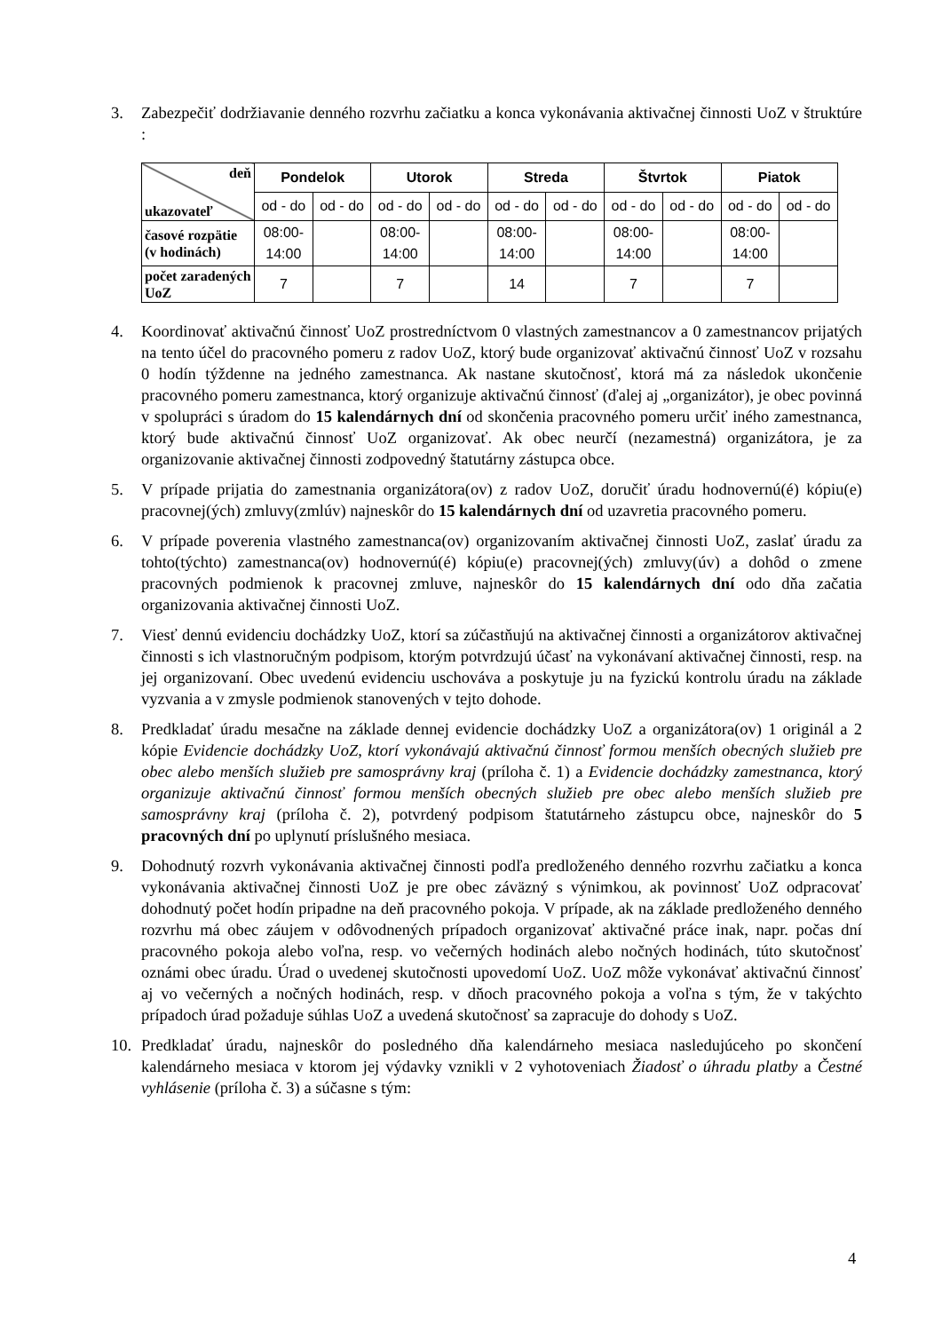3. Zabezpečiť dodržiavanie denného rozvrhu začiatku a konca vykonávania aktivačnej činnosti UoZ v štruktúre :
| deň ukazovateľ | Pondelok | | Utorok | | Streda | | Štvrtok | | Piatok | |
| | od - do | od - do | od - do | od - do | od - do | od - do | od - do | od - do | od - do | od - do |
| časové rozpätie (v hodinách) | 08:00- 14:00 | | 08:00- 14:00 | | 08:00- 14:00 | | 08:00- 14:00 | | 08:00- 14:00 | |
| počet zaradených UoZ | 7 | | 7 | | 14 | | 7 | | 7 | |
4. Koordinovať aktivačnú činnosť UoZ prostredníctvom 0 vlastných zamestnancov a 0 zamestnancov prijatých na tento účel do pracovného pomeru z radov UoZ, ktorý bude organizovať aktivačnú činnosť UoZ v rozsahu 0 hodín týždenne na jedného zamestnanca. Ak nastane skutočnosť, ktorá má za následok ukončenie pracovného pomeru zamestnanca, ktorý organizuje aktivačnú činnosť (ďalej aj „organizátor), je obec povinná v spolupráci s úradom do 15 kalendárnych dní od skončenia pracovného pomeru určiť iného zamestnanca, ktorý bude aktivačnú činnosť UoZ organizovať. Ak obec neurčí (nezamestná) organizátora, je za organizovanie aktivačnej činnosti zodpovedný štatutárny zástupca obce.
5. V prípade prijatia do zamestnania organizátora(ov) z radov UoZ, doručiť úradu hodnovernú(é) kópiu(e) pracovnej(ých) zmluvy(zmlúv) najneskôr do 15 kalendárnych dní od uzavretia pracovného pomeru.
6. V prípade poverenia vlastného zamestnanca(ov) organizovaním aktivačnej činnosti UoZ, zaslať úradu za tohto(týchto) zamestnanca(ov) hodnovernú(é) kópiu(e) pracovnej(ých) zmluvy(úv) a dohôd o zmene pracovných podmienok k pracovnej zmluve, najneskôr do 15 kalendárnych dní odo dňa začatia organizovania aktivačnej činnosti UoZ.
7. Viesť dennú evidenciu dochádzky UoZ, ktorí sa zúčastňujú na aktivačnej činnosti a organizátorov aktivačnej činnosti s ich vlastnoručným podpisom, ktorým potvrdzujú účasť na vykonávaní aktivačnej činnosti, resp. na jej organizovaní. Obec uvedenú evidenciu uschováva a poskytuje ju na fyzickú kontrolu úradu na základe vyzvania a v zmysle podmienok stanovených v tejto dohode.
8. Predkladať úradu mesačne na základe dennej evidencie dochádzky UoZ a organizátora(ov) 1 originál a 2 kópie Evidencie dochádzky UoZ, ktorí vykonávajú aktivačnú činnosť formou menších obecných služieb pre obec alebo menších služieb pre samosprávny kraj (príloha č. 1) a Evidencie dochádzky zamestnanca, ktorý organizuje aktivačnú činnosť formou menších obecných služieb pre obec alebo menších služieb pre samosprávny kraj (príloha č. 2), potvrdený podpisom štatutárneho zástupcu obce, najneskôr do 5 pracovných dní po uplynutí príslušného mesiaca.
9. Dohodnutý rozvrh vykonávania aktivačnej činnosti podľa predloženého denného rozvrhu začiatku a konca vykonávania aktivačnej činnosti UoZ je pre obec záväzný s výnimkou, ak povinnosť UoZ odpracovať dohodnutý počet hodín pripadne na deň pracovného pokoja. V prípade, ak na základe predloženého denného rozvrhu má obec záujem v odôvodnených prípadoch organizovať aktivačné práce inak, napr. počas dní pracovného pokoja alebo voľna, resp. vo večerných hodinách alebo nočných hodinách, túto skutočnosť oznámi obec úradu. Úrad o uvedenej skutočnosti upovedomí UoZ. UoZ môže vykonávať aktivačnú činnosť aj vo večerných a nočných hodinách, resp. v dňoch pracovného pokoja a voľna s tým, že v takýchto prípadoch úrad požaduje súhlas UoZ a uvedená skutočnosť sa zapracuje do dohody s UoZ.
10. Predkladať úradu, najneskôr do posledného dňa kalendárneho mesiaca nasledujúceho po skončení kalendárneho mesiaca v ktorom jej výdavky vznikli v 2 vyhotoveniach Žiadosť o úhradu platby a Čestné vyhlásenie (príloha č. 3) a súčasne s tým:
4